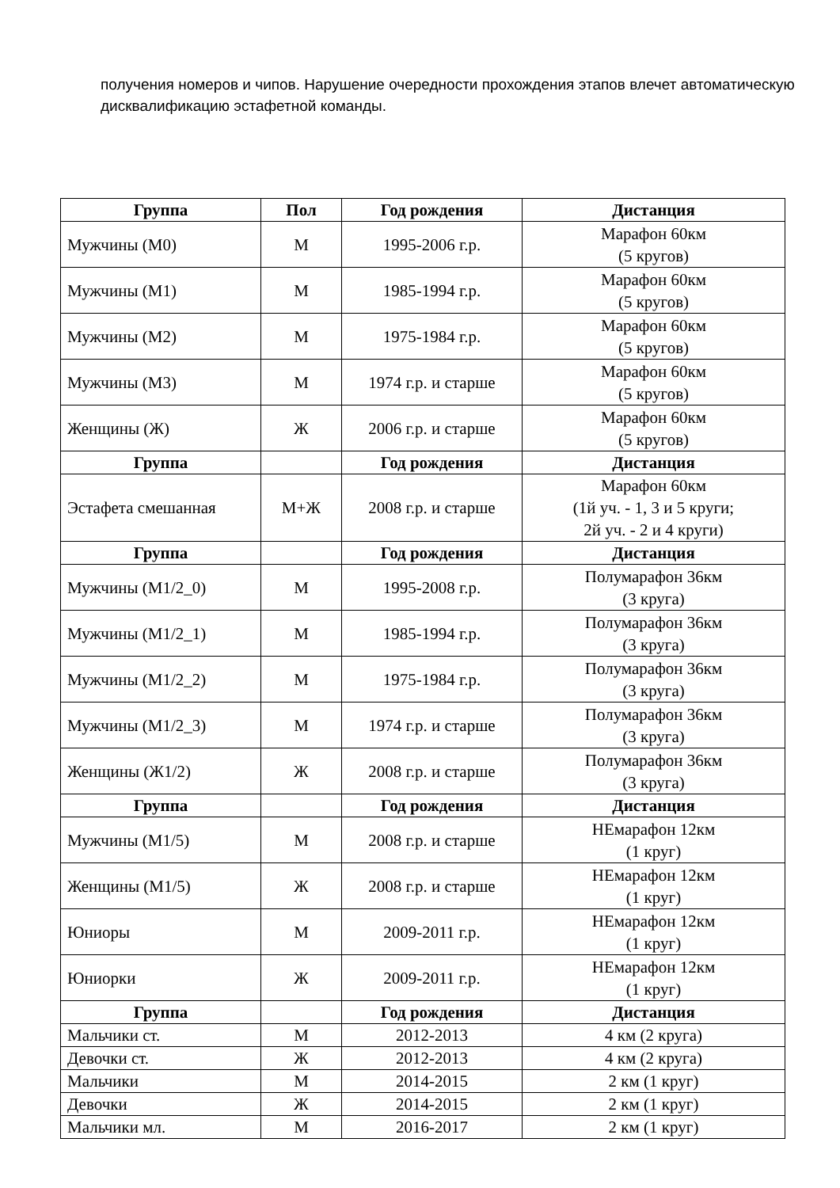получения номеров и чипов. Нарушение очередности прохождения этапов влечет автоматическую дисквалификацию эстафетной команды.
| Группа | Пол | Год рождения | Дистанция |
| --- | --- | --- | --- |
| Мужчины (М0) | М | 1995-2006 г.р. | Марафон 60км (5 кругов) |
| Мужчины (М1) | М | 1985-1994 г.р. | Марафон 60км (5 кругов) |
| Мужчины (М2) | М | 1975-1984 г.р. | Марафон 60км (5 кругов) |
| Мужчины (М3) | М | 1974 г.р. и старше | Марафон 60км (5 кругов) |
| Женщины (Ж) | Ж | 2006 г.р. и старше | Марафон 60км (5 кругов) |
| Группа | | Год рождения | Дистанция |
| Эстафета смешанная | М+Ж | 2008 г.р. и старше | Марафон 60км (1й уч. - 1, 3 и 5 круги; 2й уч. - 2 и 4 круги) |
| Группа | | Год рождения | Дистанция |
| Мужчины (М1/2_0) | М | 1995-2008 г.р. | Полумарафон 36км (3 круга) |
| Мужчины (М1/2_1) | М | 1985-1994 г.р. | Полумарафон 36км (3 круга) |
| Мужчины (М1/2_2) | М | 1975-1984 г.р. | Полумарафон 36км (3 круга) |
| Мужчины (М1/2_3) | М | 1974 г.р. и старше | Полумарафон 36км (3 круга) |
| Женщины (Ж1/2) | Ж | 2008 г.р. и старше | Полумарафон 36км (3 круга) |
| Группа | | Год рождения | Дистанция |
| Мужчины (М1/5) | М | 2008 г.р. и старше | НЕмарафон 12км (1 круг) |
| Женщины (М1/5) | Ж | 2008 г.р. и старше | НЕмарафон 12км (1 круг) |
| Юниоры | М | 2009-2011 г.р. | НЕмарафон 12км (1 круг) |
| Юниорки | Ж | 2009-2011 г.р. | НЕмарафон 12км (1 круг) |
| Группа | | Год рождения | Дистанция |
| Мальчики ст. | М | 2012-2013 | 4 км (2 круга) |
| Девочки ст. | Ж | 2012-2013 | 4 км (2 круга) |
| Мальчики | М | 2014-2015 | 2 км (1 круг) |
| Девочки | Ж | 2014-2015 | 2 км (1 круг) |
| Мальчики мл. | М | 2016-2017 | 2 км (1 круг) |